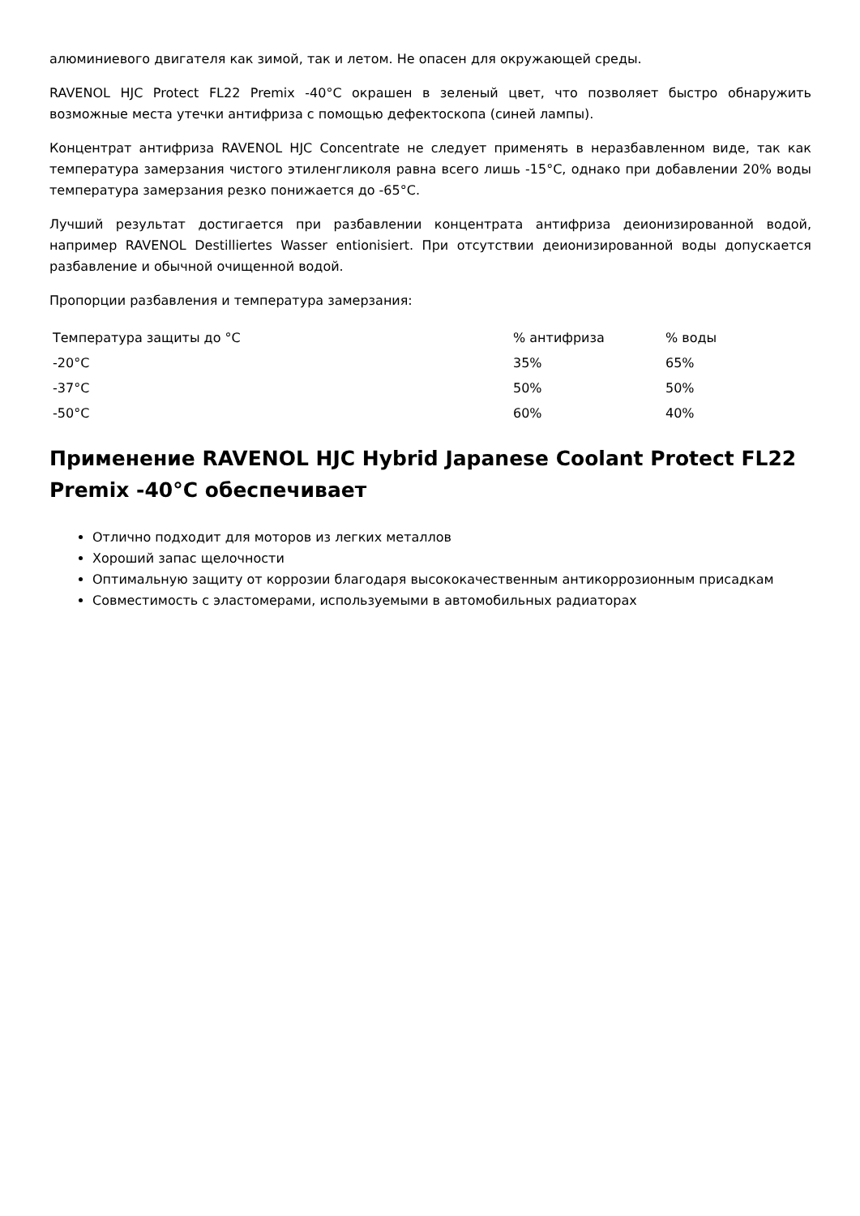алюминиевого двигателя как зимой, так и летом. Не опасен для окружающей среды.
RAVENOL HJC Protect FL22 Premix -40°C окрашен в зеленый цвет, что позволяет быстро обнаружить возможные места утечки антифриза с помощью дефектоскопа (синей лампы).
Концентрат антифриза RAVENOL HJC Concentrate не следует применять в неразбавленном виде, так как температура замерзания чистого этиленгликоля равна всего лишь -15°C, однако при добавлении 20% воды температура замерзания резко понижается до -65°C.
Лучший результат достигается при разбавлении концентрата антифриза деионизированной водой, например RAVENOL Destilliertes Wasser entionisiert. При отсутствии деионизированной воды допускается разбавление и обычной очищенной водой.
Пропорции разбавления и температура замерзания:
| Температура защиты до °C | % антифриза | % воды |
| -20°C | 35% | 65% |
| -37°C | 50% | 50% |
| -50°C | 60% | 40% |
Применение RAVENOL HJC Hybrid Japanese Coolant Protect FL22 Premix -40°C обеспечивает
Отлично подходит для моторов из легких металлов
Хороший запас щелочности
Оптимальную защиту от коррозии благодаря высококачественным антикоррозионным присадкам
Совместимость с эластомерами, используемыми в автомобильных радиаторах